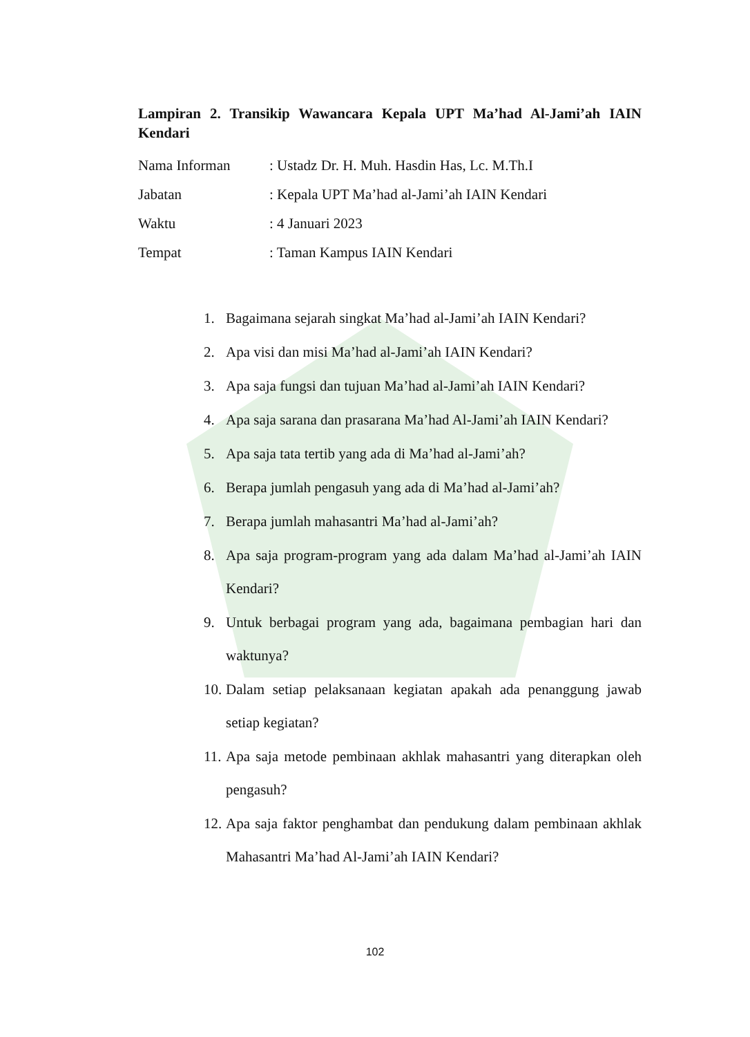Lampiran 2. Transikip Wawancara Kepala UPT Ma’had Al-Jami’ah IAIN Kendari
Nama Informan: Ustadz Dr. H. Muh. Hasdin Has, Lc. M.Th.I
Jabatan: Kepala UPT Ma’had al-Jami’ah IAIN Kendari
Waktu: 4 Januari 2023
Tempat: Taman Kampus IAIN Kendari
1. Bagaimana sejarah singkat Ma’had al-Jami’ah IAIN Kendari?
2. Apa visi dan misi Ma’had al-Jami’ah IAIN Kendari?
3. Apa saja fungsi dan tujuan Ma’had al-Jami’ah IAIN Kendari?
4. Apa saja sarana dan prasarana Ma’had Al-Jami’ah IAIN Kendari?
5. Apa saja tata tertib yang ada di Ma’had al-Jami’ah?
6. Berapa jumlah pengasuh yang ada di Ma’had al-Jami’ah?
7. Berapa jumlah mahasantri Ma’had al-Jami’ah?
8. Apa saja program-program yang ada dalam Ma’had al-Jami’ah IAIN Kendari?
9. Untuk berbagai program yang ada, bagaimana pembagian hari dan waktunya?
10. Dalam setiap pelaksanaan kegiatan apakah ada penanggung jawab setiap kegiatan?
11. Apa saja metode pembinaan akhlak mahasantri yang diterapkan oleh pengasuh?
12. Apa saja faktor penghambat dan pendukung dalam pembinaan akhlak Mahasantri Ma’had Al-Jami’ah IAIN Kendari?
102